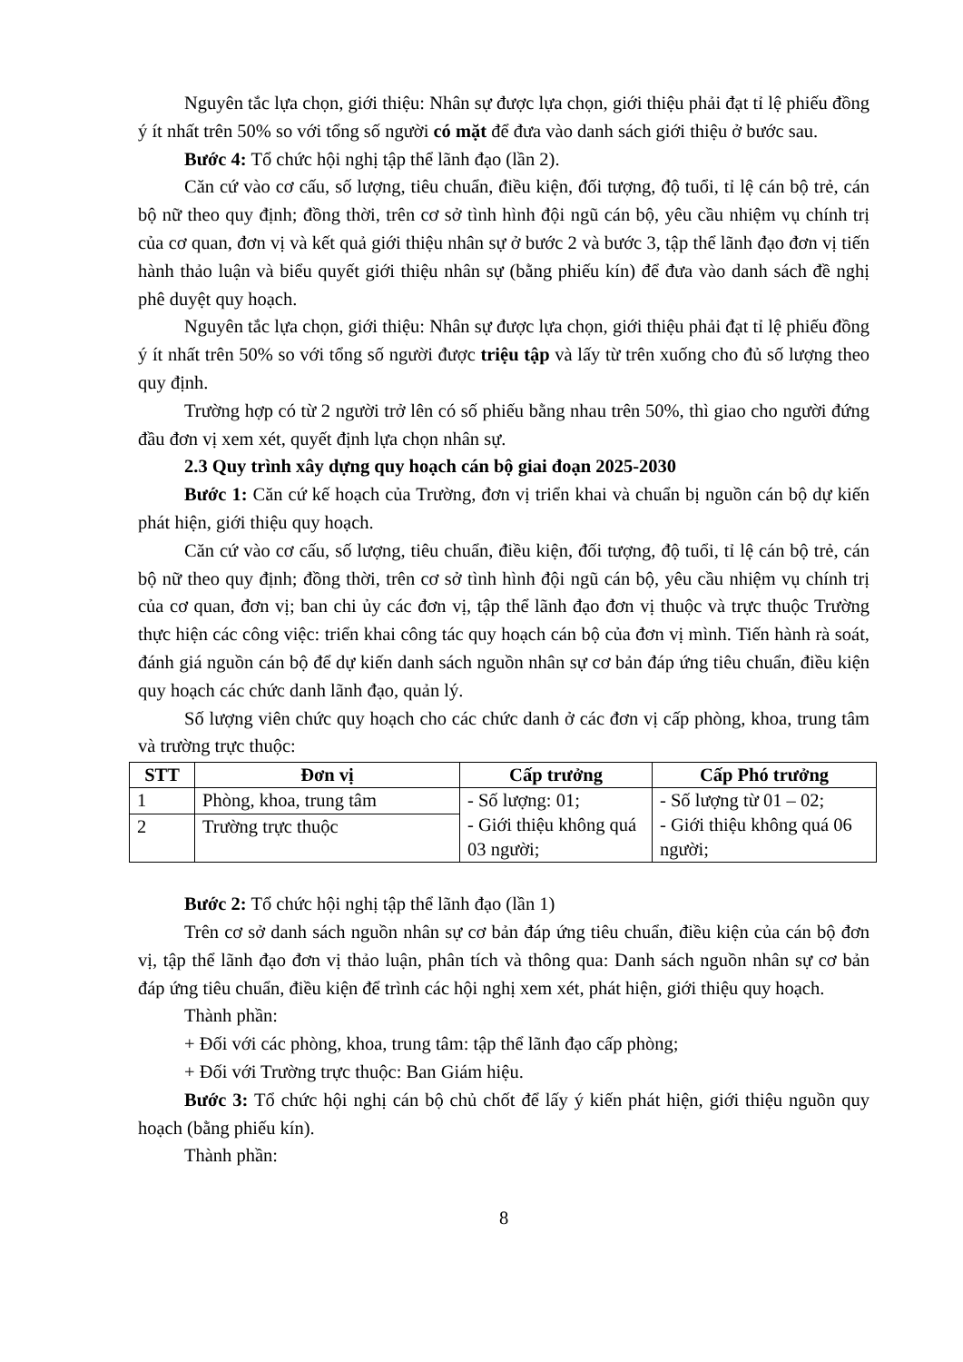Nguyên tắc lựa chọn, giới thiệu: Nhân sự được lựa chọn, giới thiệu phải đạt tỉ lệ phiếu đồng ý ít nhất trên 50% so với tổng số người có mặt để đưa vào danh sách giới thiệu ở bước sau.
Bước 4: Tổ chức hội nghị tập thể lãnh đạo (lần 2).
Căn cứ vào cơ cấu, số lượng, tiêu chuẩn, điều kiện, đối tượng, độ tuổi, tỉ lệ cán bộ trẻ, cán bộ nữ theo quy định; đồng thời, trên cơ sở tình hình đội ngũ cán bộ, yêu cầu nhiệm vụ chính trị của cơ quan, đơn vị và kết quả giới thiệu nhân sự ở bước 2 và bước 3, tập thể lãnh đạo đơn vị tiến hành thảo luận và biểu quyết giới thiệu nhân sự (bằng phiếu kín) để đưa vào danh sách đề nghị phê duyệt quy hoạch.
Nguyên tắc lựa chọn, giới thiệu: Nhân sự được lựa chọn, giới thiệu phải đạt tỉ lệ phiếu đồng ý ít nhất trên 50% so với tổng số người được triệu tập và lấy từ trên xuống cho đủ số lượng theo quy định.
Trường hợp có từ 2 người trở lên có số phiếu bằng nhau trên 50%, thì giao cho người đứng đầu đơn vị xem xét, quyết định lựa chọn nhân sự.
2.3 Quy trình xây dựng quy hoạch cán bộ giai đoạn 2025-2030
Bước 1: Căn cứ kế hoạch của Trường, đơn vị triển khai và chuẩn bị nguồn cán bộ dự kiến phát hiện, giới thiệu quy hoạch.
Căn cứ vào cơ cấu, số lượng, tiêu chuẩn, điều kiện, đối tượng, độ tuổi, tỉ lệ cán bộ trẻ, cán bộ nữ theo quy định; đồng thời, trên cơ sở tình hình đội ngũ cán bộ, yêu cầu nhiệm vụ chính trị của cơ quan, đơn vị; ban chi ủy các đơn vị, tập thể lãnh đạo đơn vị thuộc và trực thuộc Trường thực hiện các công việc: triển khai công tác quy hoạch cán bộ của đơn vị mình. Tiến hành rà soát, đánh giá nguồn cán bộ để dự kiến danh sách nguồn nhân sự cơ bản đáp ứng tiêu chuẩn, điều kiện quy hoạch các chức danh lãnh đạo, quản lý.
Số lượng viên chức quy hoạch cho các chức danh ở các đơn vị cấp phòng, khoa, trung tâm và trường trực thuộc:
| STT | Đơn vị | Cấp trưởng | Cấp Phó trưởng |
| --- | --- | --- | --- |
| 1 | Phòng, khoa, trung tâm | - Số lượng: 01; - Giới thiệu không quá 03 người; | - Số lượng từ 01 – 02; - Giới thiệu không quá 06 người; |
| 2 | Trường trực thuộc | | |
Bước 2: Tổ chức hội nghị tập thể lãnh đạo (lần 1)
Trên cơ sở danh sách nguồn nhân sự cơ bản đáp ứng tiêu chuẩn, điều kiện của cán bộ đơn vị, tập thể lãnh đạo đơn vị thảo luận, phân tích và thông qua: Danh sách nguồn nhân sự cơ bản đáp ứng tiêu chuẩn, điều kiện để trình các hội nghị xem xét, phát hiện, giới thiệu quy hoạch.
Thành phần:
+ Đối với các phòng, khoa, trung tâm: tập thể lãnh đạo cấp phòng;
+ Đối với Trường trực thuộc: Ban Giám hiệu.
Bước 3: Tổ chức hội nghị cán bộ chủ chốt để lấy ý kiến phát hiện, giới thiệu nguồn quy hoạch (bằng phiếu kín).
Thành phần:
8